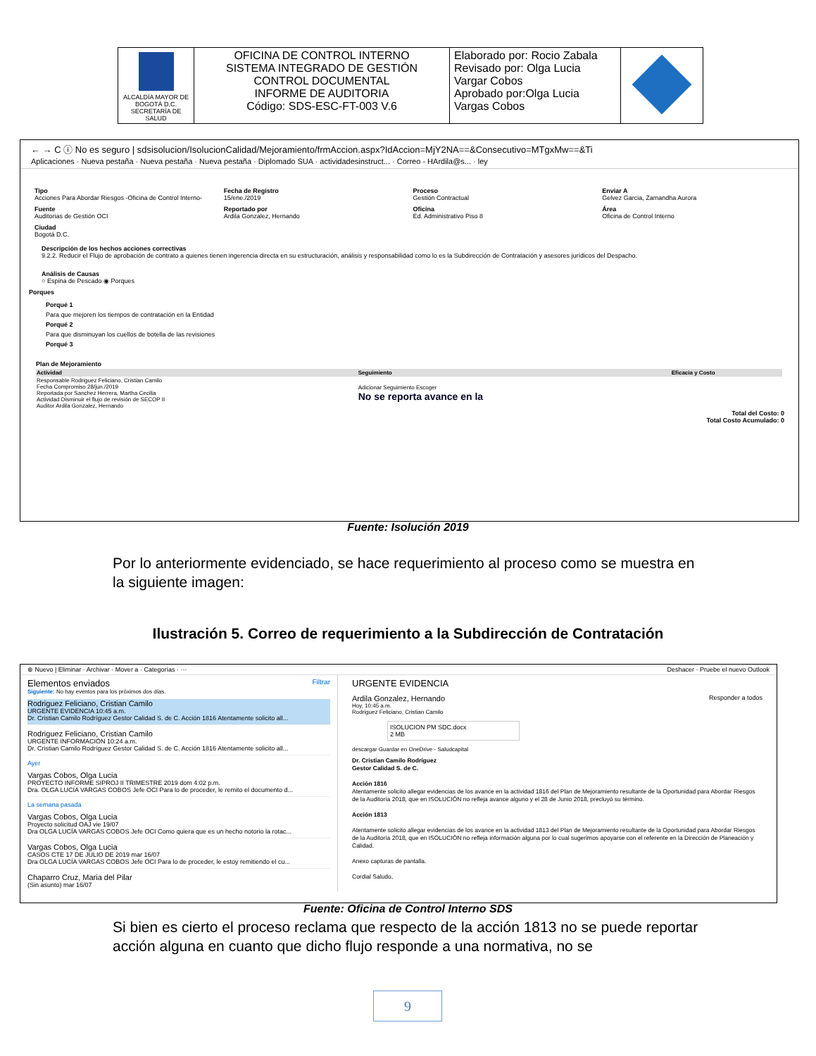| ALCALDÍA MAYOR DE BOGOTÁ D.C. SECRETARÍA DE SALUD | OFICINA DE CONTROL INTERNO SISTEMA INTEGRADO DE GESTIÓN CONTROL DOCUMENTAL INFORME DE AUDITORIA Código: SDS-ESC-FT-003 V.6 | Elaborado por: Rocio Zabala Revisado por: Olga Lucia Vargar Cobos Aprobado por:Olga Lucia Vargas Cobos | |
← → C ⓘ No es seguro | sdsisolucion/IsolucionCalidad/Mejoramiento/frmAccion.aspx?IdAccion=MjY2NA==&Consecutivo=MTgxMw==&Ti
Aplicaciones · Nueva pestaña · Nueva pestaña · Nueva pestaña · Diplomado SUA · actividadesinstruct... · Correo - HArdila@s... · ley
Tipo
Acciones Para Abordar Riesgos -Oficina de Control Interno-
Fecha de Registro
15/ene./2019
Proceso
Gestión Contractual
Enviar A
Gelvez Garcia, Zamandha Aurora
Fuente
Auditorias de Gestión OCI
Reportado por
Ardila Gonzalez, Hernando
Oficina
Ed. Administrativo Piso 8
Área
Oficina de Control Interno
Ciudad
Bogotá D.C.
Descripción de los hechos acciones correctivas
9.2.2. Reducir el Flujo de aprobación de contrato a quienes tienen ingerencia directa en su estructuración, análisis y responsabilidad como lo es la Subdirección de Contratación y asesores jurídicos del Despacho.
Análisis de Causas
○ Espina de Pescado ◉ Porques
Porques
Porqué 1
Para que mejoren los tiempos de contratación en la Entidad
Porqué 2
Para que disminuyan los cuellos de botella de las revisiones
Porqué 3
Plan de Mejoramiento
| Actividad | Seguimiento | Eficacia y Costo |
| --- | --- | --- |
| Responsable Rodriguez Feliciano, Cristian Camilo Fecha Compromiso 28/jun./2019 Reportada por Sanchez Herrera, Martha Cecilia Actividad Disminuir el flujo de revisión de SECOP II Auditor Ardila Gonzalez, Hernando | Adicionar Seguimiento Escoger No se reporta avance en la | |
Total del Costo: 0
Total Costo Acumulado: 0
Fuente: Isolución 2019
Por lo anteriormente evidenciado, se hace requerimiento al proceso como se muestra en la siguiente imagen:
Ilustración 5. Correo de requerimiento a la Subdirección de Contratación
⊕ Nuevo | Eliminar · Archivar · Mover a · Categorías · ··· Deshacer · Pruebe el nuevo Outlook
Elementos enviados Filtrar
Siguiente: No hay eventos para los próximos dos días.
Rodriguez Feliciano, Cristian Camilo
URGENTE EVIDENCIA 10:45 a.m.
Dr. Cristian Camilo Rodríguez Gestor Calidad S. de C. Acción 1816 Atentamente solicito all...
Rodriguez Feliciano, Cristian Camilo
URGENTE INFORMACIÓN 10:24 a.m.
Dr. Cristian Camilo Rodríguez Gestor Calidad S. de C. Acción 1816 Atentamente solicito all...
Ayer
Vargas Cobos, Olga Lucia
PROYECTO INFORME SIPROJ II TRIMESTRE 2019 dom 4:02 p.m.
Dra. OLGA LUCÍA VARGAS COBOS Jefe OCI Para lo de proceder, le remito el documento d...
La semana pasada
Vargas Cobos, Olga Lucia
Proyecto solicitud OAJ vie 19/07
Dra OLGA LUCÍA VARGAS COBOS Jefe OCI Como quiera que es un hecho notorio la rotac...
Vargas Cobos, Olga Lucia
CASOS CTE 17 DE JULIO DE 2019 mar 16/07
Dra OLGA LUCÍA VARGAS COBOS Jefe OCI Para lo de proceder, le estoy remitiendo el cu...
Chaparro Cruz, Maria del Pilar
(Sin asunto) mar 16/07
URGENTE EVIDENCIA
Ardila Gonzalez, Hernando Responder a todos
Hoy, 10:45 a.m.
Rodriguez Feliciano, Cristian Camilo
ISOLUCION PM SDC.docx
2 MB
descargar Guardar en OneDrive - Saludcapital
Dr. Cristian Camilo Rodríguez
Gestor Calidad S. de C.
Acción 1816
Atentamente solicito allegar evidencias de los avance en la actividad 1816 del Plan de Mejoramiento resultante de la Oportunidad para Abordar Riesgos de la Auditoría 2018, que en ISOLUCIÓN no refleja avance alguno y el 28 de Junio 2018, precluyó su término.
Acción 1813
Atentamente solicito allegar evidencias de los avance en la actividad 1813 del Plan de Mejoramiento resultante de la Oportunidad para Abordar Riesgos de la Auditoría 2018, que en ISOLUCIÓN no refleja información alguna por lo cual sugerimos apoyarse con el referente en la Dirección de Planeación y Calidad.
Anexo capturas de pantalla.
Cordial Saludo,
Fuente: Oficina de Control Interno SDS
Si bien es cierto el proceso reclama que respecto de la acción 1813 no se puede reportar acción alguna en cuanto que dicho flujo responde a una normativa, no se
9